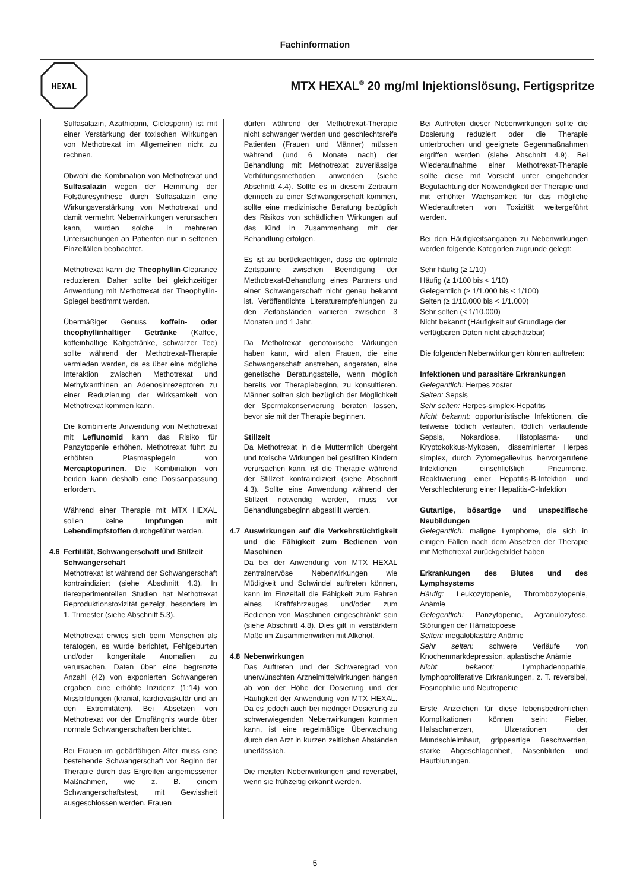Fachinformation
HEXAL
MTX HEXAL<sup>®</sup> 20 mg/ml Injektionslösung, Fertigspritze
Sulfasalazin, Azathioprin, Ciclosporin) ist mit einer Verstärkung der toxischen Wirkungen von Methotrexat im Allgemeinen nicht zu rechnen.
Obwohl die Kombination von Methotrexat und Sulfasalazin wegen der Hemmung der Folsäuresynthese durch Sulfasalazin eine Wirkungsverstärkung von Methotrexat und damit vermehrt Nebenwirkungen verursachen kann, wurden solche in mehreren Untersuchungen an Patienten nur in seltenen Einzelfällen beobachtet.
Methotrexat kann die Theophyllin-Clearance reduzieren. Daher sollte bei gleichzeitiger Anwendung mit Methotrexat der Theophyllin-Spiegel bestimmt werden.
Übermäßiger Genuss koffein- oder theophyllinhaltiger Getränke (Kaffee, koffeinhaltige Kaltgetränke, schwarzer Tee) sollte während der Methotrexat-Therapie vermieden werden, da es über eine mögliche Interaktion zwischen Methotrexat und Methylxanthinen an Adenosinrezeptoren zu einer Reduzierung der Wirksamkeit von Methotrexat kommen kann.
Die kombinierte Anwendung von Methotrexat mit Leflunomid kann das Risiko für Panzytopenie erhöhen. Methotrexat führt zu erhöhten Plasmaspiegeln von Mercaptopurinen. Die Kombination von beiden kann deshalb eine Dosisanpassung erfordern.
Während einer Therapie mit MTX HEXAL sollen keine Impfungen mit Lebendimpfstoffen durchgeführt werden.
4.6 Fertilität, Schwangerschaft und Stillzeit
Schwangerschaft
Methotrexat ist während der Schwangerschaft kontraindiziert (siehe Abschnitt 4.3). In tierexperimentellen Studien hat Methotrexat Reproduktionstoxizität gezeigt, besonders im 1. Trimester (siehe Abschnitt 5.3).
Methotrexat erwies sich beim Menschen als teratogen, es wurde berichtet, Fehlgeburten und/oder kongenitale Anomalien zu verursachen. Daten über eine begrenzte Anzahl (42) von exponierten Schwangeren ergaben eine erhöhte Inzidenz (1:14) von Missbildungen (kranial, kardiovaskulär und an den Extremitäten). Bei Absetzen von Methotrexat vor der Empfängnis wurde über normale Schwangerschaften berichtet.
Bei Frauen im gebärfähigen Alter muss eine bestehende Schwangerschaft vor Beginn der Therapie durch das Ergreifen angemessener Maßnahmen, wie z. B. einem Schwangerschaftstest, mit Gewissheit ausgeschlossen werden. Frauen
dürfen während der Methotrexat-Therapie nicht schwanger werden und geschlechtsreife Patienten (Frauen und Männer) müssen während (und 6 Monate nach) der Behandlung mit Methotrexat zuverlässige Verhütungsmethoden anwenden (siehe Abschnitt 4.4). Sollte es in diesem Zeitraum dennoch zu einer Schwangerschaft kommen, sollte eine medizinische Beratung bezüglich des Risikos von schädlichen Wirkungen auf das Kind in Zusammenhang mit der Behandlung erfolgen.
Es ist zu berücksichtigen, dass die optimale Zeitspanne zwischen Beendigung der Methotrexat-Behandlung eines Partners und einer Schwangerschaft nicht genau bekannt ist. Veröffentlichte Literaturempfehlungen zu den Zeitabständen variieren zwischen 3 Monaten und 1 Jahr.
Da Methotrexat genotoxische Wirkungen haben kann, wird allen Frauen, die eine Schwangerschaft anstreben, angeraten, eine genetische Beratungsstelle, wenn möglich bereits vor Therapiebeginn, zu konsultieren. Männer sollten sich bezüglich der Möglichkeit der Spermakonservierung beraten lassen, bevor sie mit der Therapie beginnen.
Stillzeit
Da Methotrexat in die Muttermilch übergeht und toxische Wirkungen bei gestillten Kindern verursachen kann, ist die Therapie während der Stillzeit kontraindiziert (siehe Abschnitt 4.3). Sollte eine Anwendung während der Stillzeit notwendig werden, muss vor Behandlungsbeginn abgestillt werden.
4.7 Auswirkungen auf die Verkehrstüchtigkeit und die Fähigkeit zum Bedienen von Maschinen
Da bei der Anwendung von MTX HEXAL zentralnervöse Nebenwirkungen wie Müdigkeit und Schwindel auftreten können, kann im Einzelfall die Fähigkeit zum Fahren eines Kraftfahrzeuges und/oder zum Bedienen von Maschinen eingeschränkt sein (siehe Abschnitt 4.8). Dies gilt in verstärktem Maße im Zusammenwirken mit Alkohol.
4.8 Nebenwirkungen
Das Auftreten und der Schweregrad von unerwünschten Arzneimittelwirkungen hängen ab von der Höhe der Dosierung und der Häufigkeit der Anwendung von MTX HEXAL. Da es jedoch auch bei niedriger Dosierung zu schwerwiegenden Nebenwirkungen kommen kann, ist eine regelmäßige Überwachung durch den Arzt in kurzen zeitlichen Abständen unerlässlich.
Die meisten Nebenwirkungen sind reversibel, wenn sie frühzeitig erkannt werden.
Bei Auftreten dieser Nebenwirkungen sollte die Dosierung reduziert oder die Therapie unterbrochen und geeignete Gegenmaßnahmen ergriffen werden (siehe Abschnitt 4.9). Bei Wiederaufnahme einer Methotrexat-Therapie sollte diese mit Vorsicht unter eingehender Begutachtung der Notwendigkeit der Therapie und mit erhöhter Wachsamkeit für das mögliche Wiederauftreten von Toxizität weitergeführt werden.
Bei den Häufigkeitsangaben zu Nebenwirkungen werden folgende Kategorien zugrunde gelegt:
Sehr häufig (≥ 1/10)
Häufig (≥ 1/100 bis < 1/10)
Gelegentlich (≥ 1/1.000 bis < 1/100)
Selten (≥ 1/10.000 bis < 1/1.000)
Sehr selten (< 1/10.000)
Nicht bekannt (Häufigkeit auf Grundlage der verfügbaren Daten nicht abschätzbar)
Die folgenden Nebenwirkungen können auftreten:
Infektionen und parasitäre Erkrankungen
Gelegentlich: Herpes zoster
Selten: Sepsis
Sehr selten: Herpes-simplex-Hepatitis
Nicht bekannt: opportunistische Infektionen, die teilweise tödlich verlaufen, tödlich verlaufende Sepsis, Nokardiose, Histoplasma- und Kryptokokkus-Mykosen, disseminierter Herpes simplex, durch Zytomegalievirus hervorgerufene Infektionen einschließlich Pneumonie, Reaktivierung einer Hepatitis-B-Infektion und Verschlechterung einer Hepatitis-C-Infektion
Gutartige, bösartige und unspezifische Neubildungen
Gelegentlich: maligne Lymphome, die sich in einigen Fällen nach dem Absetzen der Therapie mit Methotrexat zurückgebildet haben
Erkrankungen des Blutes und des Lymphsystems
Häufig: Leukozytopenie, Thrombozytopenie, Anämie
Gelegentlich: Panzytopenie, Agranulozytose, Störungen der Hämatopoese
Selten: megaloblastäre Anämie
Sehr selten: schwere Verläufe von Knochenmarkdepression, aplastische Anämie
Nicht bekannt: Lymphadenopathie, lymphoproliferative Erkrankungen, z. T. reversibel, Eosinophilie und Neutropenie
Erste Anzeichen für diese lebensbedrohlichen Komplikationen können sein: Fieber, Halsschmerzen, Ulzerationen der Mundschleimhaut, grippeartige Beschwerden, starke Abgeschlagenheit, Nasenbluten und Hautblutungen.
5